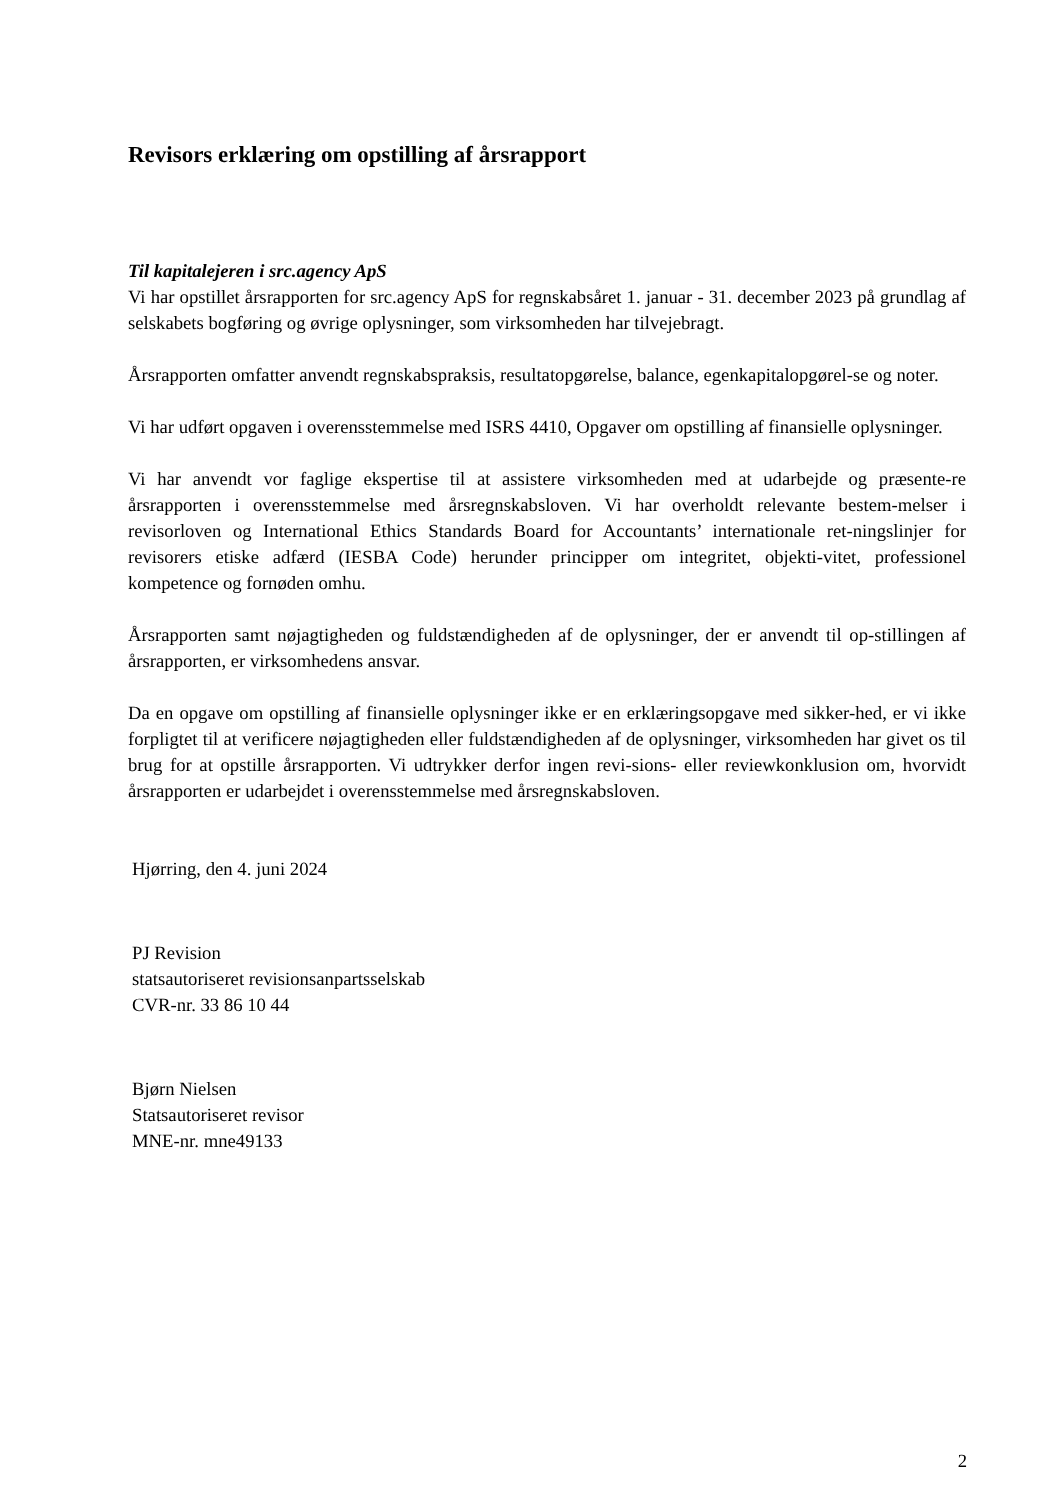Revisors erklæring om opstilling af årsrapport
Til kapitalejeren i src.agency ApS
Vi har opstillet årsrapporten for src.agency ApS for regnskabsåret 1. januar - 31. december 2023 på grundlag af selskabets bogføring og øvrige oplysninger, som virksomheden har tilvejebragt.
Årsrapporten omfatter anvendt regnskabspraksis, resultatopgørelse, balance, egenkapitalopgørel-se og noter.
Vi har udført opgaven i overensstemmelse med ISRS 4410, Opgaver om opstilling af finansielle oplysninger.
Vi har anvendt vor faglige ekspertise til at assistere virksomheden med at udarbejde og præsente-re årsrapporten i overensstemmelse med årsregnskabsloven. Vi har overholdt relevante bestem-melser i revisorloven og International Ethics Standards Board for Accountants’ internationale ret-ningslinjer for revisorers etiske adfærd (IESBA Code) herunder principper om integritet, objekti-vitet, professionel kompetence og fornøden omhu.
Årsrapporten samt nøjagtigheden og fuldstændigheden af de oplysninger, der er anvendt til op-stillingen af årsrapporten, er virksomhedens ansvar.
Da en opgave om opstilling af finansielle oplysninger ikke er en erklæringsopgave med sikker-hed, er vi ikke forpligtet til at verificere nøjagtigheden eller fuldstændigheden af de oplysninger, virksomheden har givet os til brug for at opstille årsrapporten. Vi udtrykker derfor ingen revi-sions- eller reviewkonklusion om, hvorvidt årsrapporten er udarbejdet i overensstemmelse med årsregnskabsloven.
Hjørring, den 4. juni 2024
PJ Revision
statsautoriseret revisionsanpartsselskab
CVR-nr. 33 86 10 44
Bjørn Nielsen
Statsautoriseret revisor
MNE-nr. mne49133
2